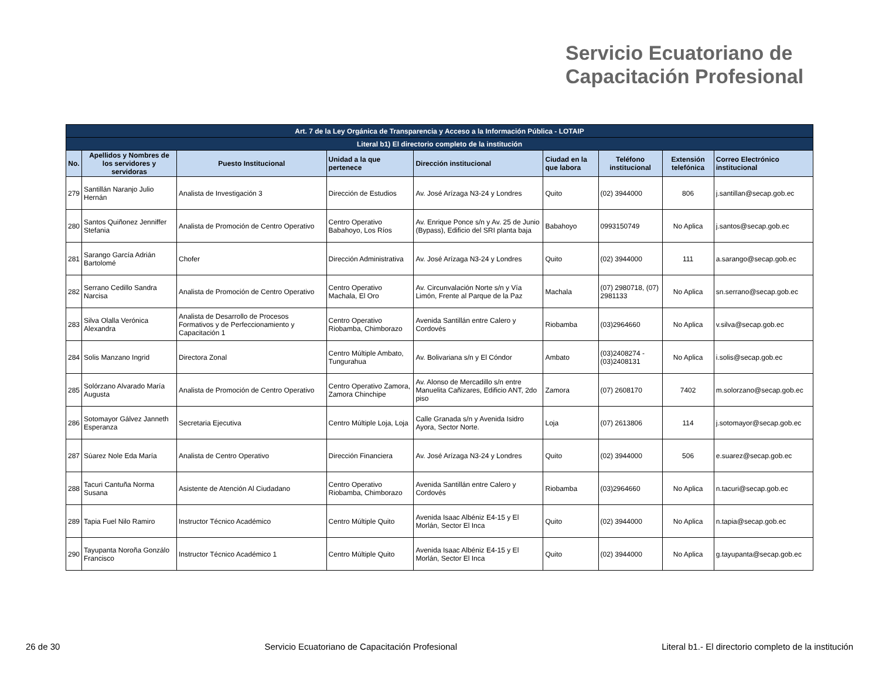Servicio Ecuatoriano de
Capacitación Profesional
| Art. 7 de la Ley Orgánica de Transparencia y Acceso a la Información Pública - LOTAIP | | | | | | | | |
| --- | --- | --- | --- | --- | --- | --- | --- | --- |
| Literal b1) El directorio completo de la institución | | | | | | | | |
| No. | Apellidos y Nombres de los servidores y servidoras | Puesto Institucional | Unidad a la que pertenece | Dirección institucional | Ciudad en la que labora | Teléfono institucional | Extensión telefónica | Correo Electrónico institucional |
| 279 | Santillán Naranjo Julio Hernán | Analista de Investigación 3 | Dirección de Estudios | Av. José Arízaga N3-24 y Londres | Quito | (02) 3944000 | 806 | j.santillan@secap.gob.ec |
| 280 | Santos Quiñonez Jenniffer Stefania | Analista de Promoción de Centro Operativo | Centro Operativo Babahoyo, Los Ríos | Av. Enrique Ponce s/n y Av. 25 de Junio (Bypass), Edificio del SRI planta baja | Babahoyo | 0993150749 | No Aplica | j.santos@secap.gob.ec |
| 281 | Sarango García Adrián Bartolomé | Chofer | Dirección Administrativa | Av. José Arízaga N3-24 y Londres | Quito | (02) 3944000 | 111 | a.sarango@secap.gob.ec |
| 282 | Serrano Cedillo Sandra Narcisa | Analista de Promoción de Centro Operativo | Centro Operativo Machala, El Oro | Av. Circunvalación Norte s/n y Vía Limón, Frente al Parque de la Paz | Machala | (07) 2980718, (07) 2981133 | No Aplica | sn.serrano@secap.gob.ec |
| 283 | Silva Olalla Verónica Alexandra | Analista de Desarrollo de Procesos Formativos y de Perfeccionamiento y Capacitación 1 | Centro Operativo Riobamba, Chimborazo | Avenida Santillán entre Calero y Cordovés | Riobamba | (03)2964660 | No Aplica | v.silva@secap.gob.ec |
| 284 | Solis Manzano Ingrid | Directora Zonal | Centro Múltiple Ambato, Tungurahua | Av. Bolivariana s/n y El Cóndor | Ambato | (03)2408274 - (03)2408131 | No Aplica | i.solis@secap.gob.ec |
| 285 | Solórzano Alvarado María Augusta | Analista de Promoción de Centro Operativo | Centro Operativo Zamora, Zamora Chinchipe | Av. Alonso de Mercadillo s/n entre Manuelita Cañizares, Edificio ANT, 2do piso | Zamora | (07) 2608170 | 7402 | m.solorzano@secap.gob.ec |
| 286 | Sotomayor Gálvez Janneth Esperanza | Secretaria Ejecutiva | Centro Múltiple Loja, Loja | Calle Granada s/n y Avenida Isidro Ayora, Sector Norte. | Loja | (07) 2613806 | 114 | j.sotomayor@secap.gob.ec |
| 287 | Súarez Nole Eda María | Analista de Centro Operativo | Dirección Financiera | Av. José Arízaga N3-24 y Londres | Quito | (02) 3944000 | 506 | e.suarez@secap.gob.ec |
| 288 | Tacuri Cantuña Norma Susana | Asistente de Atención Al Ciudadano | Centro Operativo Riobamba, Chimborazo | Avenida Santillán entre Calero y Cordovés | Riobamba | (03)2964660 | No Aplica | n.tacuri@secap.gob.ec |
| 289 | Tapia Fuel Nilo Ramiro | Instructor Técnico Académico | Centro Múltiple Quito | Avenida Isaac Albéniz E4-15 y El Morlán, Sector El Inca | Quito | (02) 3944000 | No Aplica | n.tapia@secap.gob.ec |
| 290 | Tayupanta Noroña Gonzálo Francisco | Instructor Técnico Académico 1 | Centro Múltiple Quito | Avenida Isaac Albéniz E4-15 y El Morlán, Sector El Inca | Quito | (02) 3944000 | No Aplica | g.tayupanta@secap.gob.ec |
26 de 30 Servicio Ecuatoriano de Capacitación Profesional Literal b1.- El directorio completo de la institución